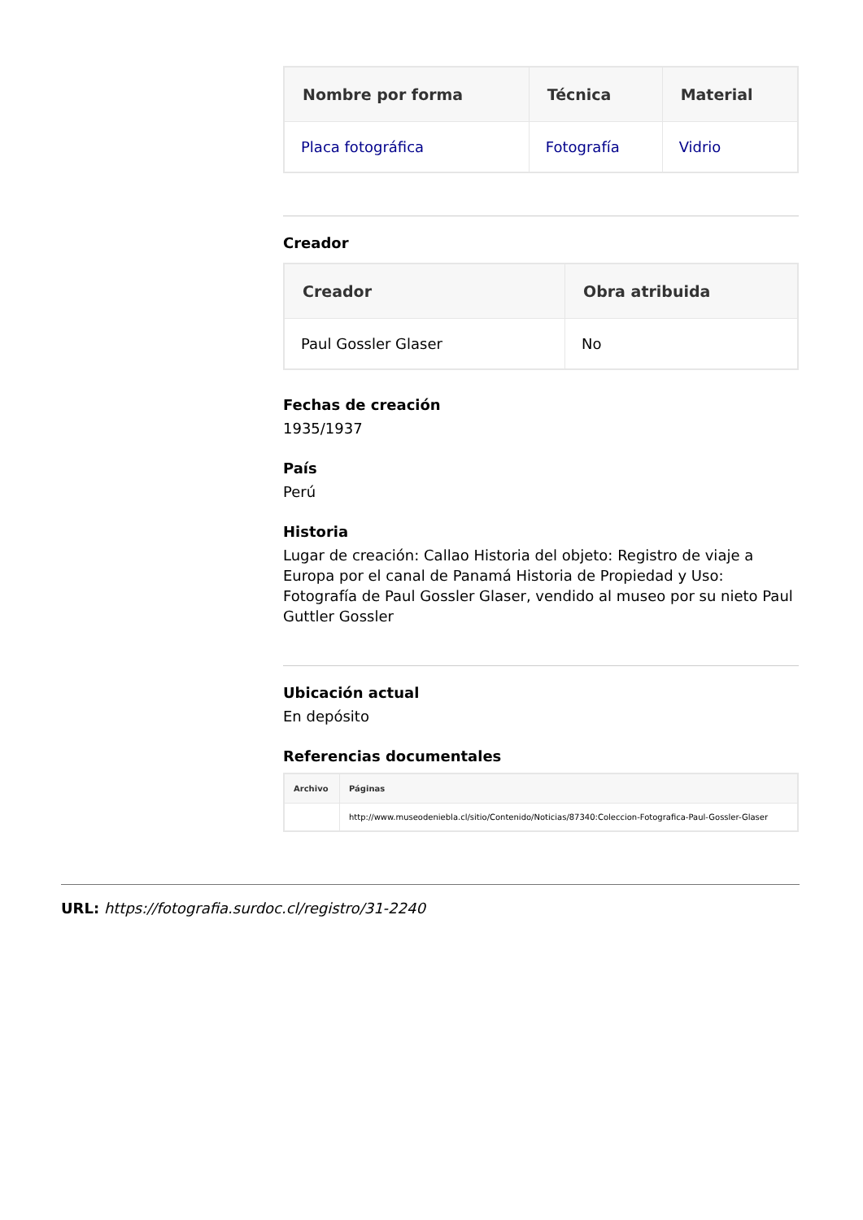| Nombre por forma | Técnica | Material |
| --- | --- | --- |
| Placa fotográfica | Fotografía | Vidrio |
Creador
| Creador | Obra atribuida |
| --- | --- |
| Paul Gossler Glaser | No |
Fechas de creación
1935/1937
País
Perú
Historia
Lugar de creación: Callao Historia del objeto: Registro de viaje a Europa por el canal de Panamá Historia de Propiedad y Uso: Fotografía de Paul Gossler Glaser, vendido al museo por su nieto Paul Guttler Gossler
Ubicación actual
En depósito
Referencias documentales
| Archivo | Páginas |
| --- | --- |
| | http://www.museodeniebla.cl/sitio/Contenido/Noticias/87340:Coleccion-Fotografica-Paul-Gossler-Glaser |
URL: https://fotografia.surdoc.cl/registro/31-2240